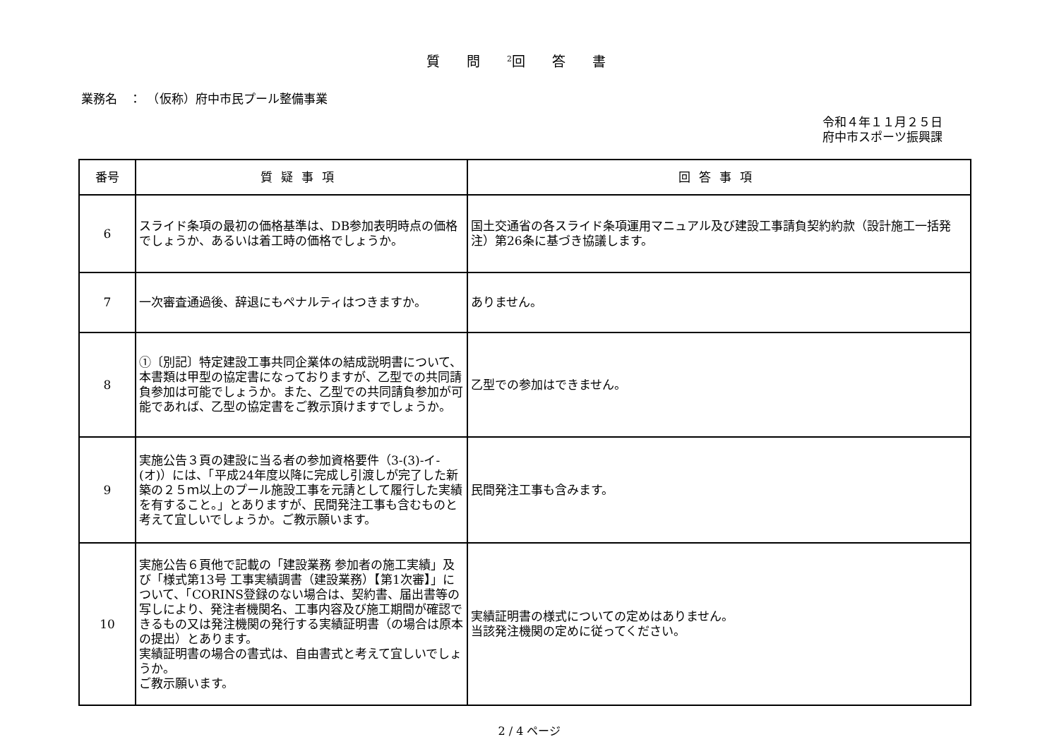質問<sup>2</sup>回答書
業務名　：　（仮称）府中市民プール整備事業
令和４年１１月２５日
府中市スポーツ振興課
| 番号 | 質疑事項 | 回答事項 |
| --- | --- | --- |
| 6 | スライド条項の最初の価格基準は、DB参加表明時点の価格でしょうか、あるいは着工時の価格でしょうか。 | 国土交通省の各スライド条項運用マニュアル及び建設工事請負契約約款（設計施工一括発注）第26条に基づき協議します。 |
| 7 | 一次審査通過後、辞退にもペナルティはつきますか。 | ありません。 |
| 8 | ①〔別記〕特定建設工事共同企業体の結成説明書について、本書類は甲型の協定書になっておりますが、乙型での共同請負参加は可能でしょうか。また、乙型での共同請負参加が可能であれば、乙型の協定書をご教示頂けますでしょうか。 | 乙型での参加はできません。 |
| 9 | 実施公告３頁の建設に当る者の参加資格要件（3-(3)-イ-(オ)）には、「平成24年度以降に完成し引渡しが完了した新築の２５ｍ以上のプール施設工事を元請として履行した実績を有すること。」とありますが、民間発注工事も含むものと考えて宜しいでしょうか。ご教示願います。 | 民間発注工事も含みます。 |
| 10 | 実施公告６頁他で記載の「建設業務 参加者の施工実績」及び「様式第13号 工事実績調書（建設業務）【第1次審】」について、「CORINS登録のない場合は、契約書、届出書等の写しにより、発注者機関名、工事内容及び施工期間が確認できるもの又は発注機関の発行する実績証明書（の場合は原本の提出）とあります。 実績証明書の場合の書式は、自由書式と考えて宜しいでしょうか。 ご教示願います。 | 実績証明書の様式についての定めはありません。 当該発注機関の定めに従ってください。 |
2 / 4 ページ